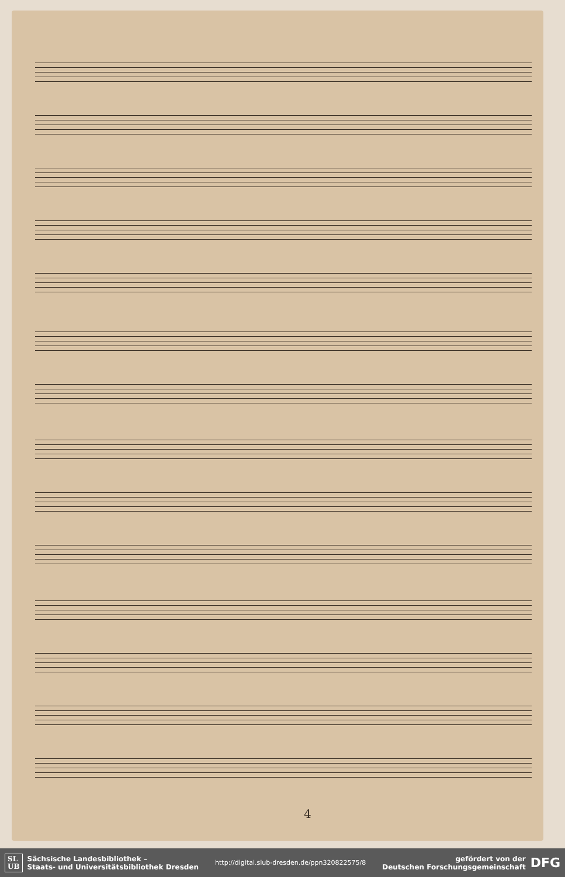4
SL
UB
Sächsische Landesbibliothek –
Staats- und Universitätsbibliothek Dresden
http://digital.slub-dresden.de/ppn320822575/8
gefördert von der
Deutschen Forschungsgemeinschaft
DFG